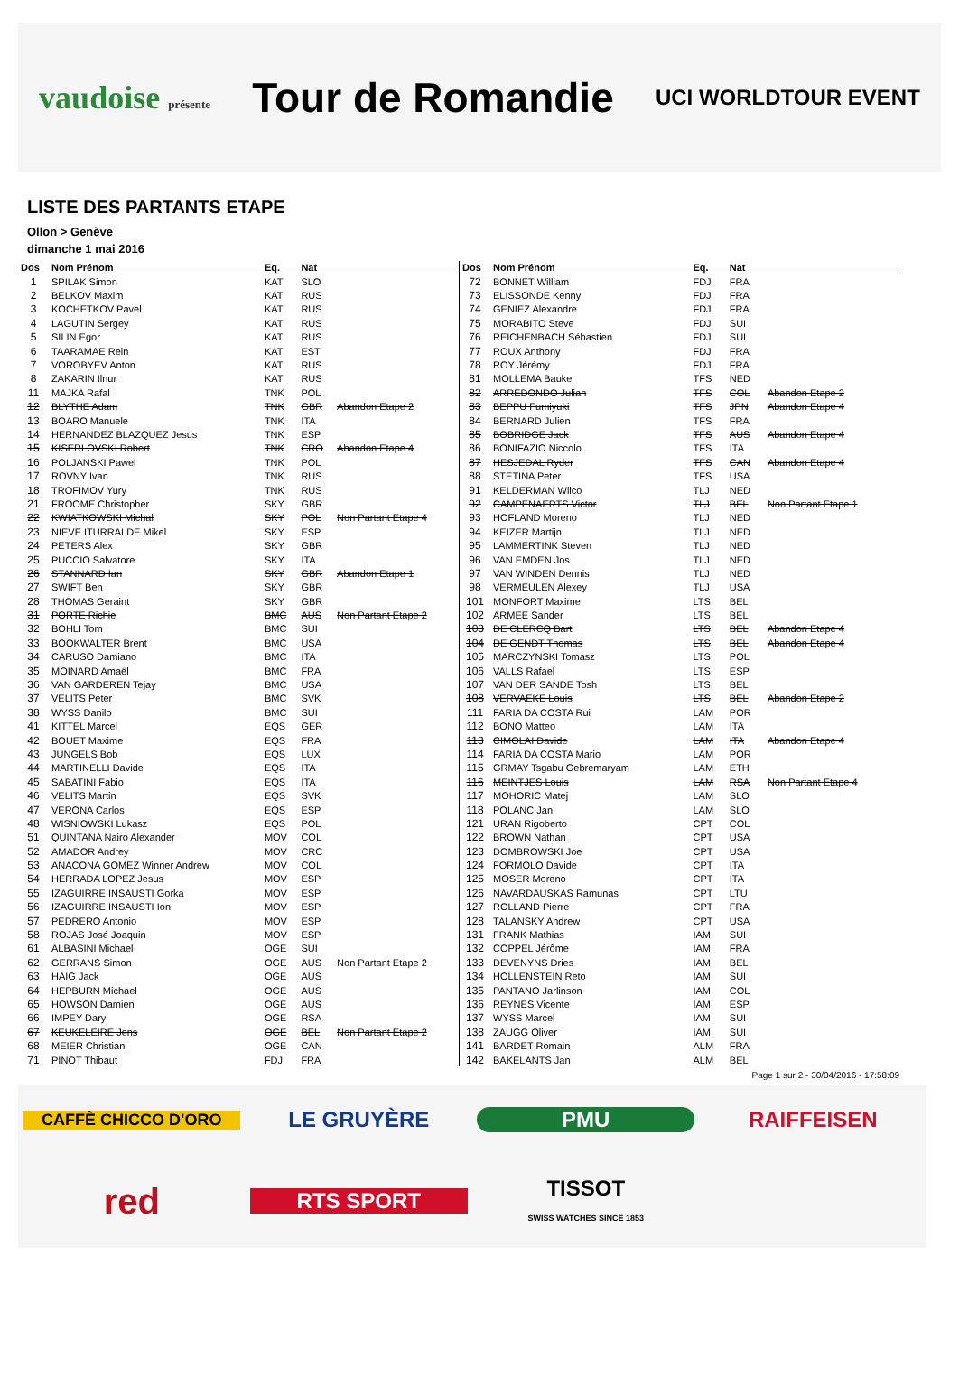vaudoise présente
Tour de Romandie
UCI WORLDTOUR EVENT
LISTE DES PARTANTS ETAPE
Ollon > Genève
dimanche 1 mai 2016
| Dos | Nom Prénom | Eq. | Nat | |
| --- | --- | --- | --- | --- |
| 1 | SPILAK Simon | KAT | SLO | |
| 2 | BELKOV Maxim | KAT | RUS | |
| 3 | KOCHETKOV Pavel | KAT | RUS | |
| 4 | LAGUTIN Sergey | KAT | RUS | |
| 5 | SILIN Egor | KAT | RUS | |
| 6 | TAARAMAE Rein | KAT | EST | |
| 7 | VOROBYEV Anton | KAT | RUS | |
| 8 | ZAKARIN Ilnur | KAT | RUS | |
| 11 | MAJKA Rafal | TNK | POL | |
| 12 | BLYTHE Adam | TNK | GBR | Abandon Etape 2 |
| 13 | BOARO Manuele | TNK | ITA | |
| 14 | HERNANDEZ BLAZQUEZ Jesus | TNK | ESP | |
| 15 | KISERLOVSKI Robert | TNK | CRO | Abandon Etape 4 |
| 16 | POLJANSKI Pawel | TNK | POL | |
| 17 | ROVNY Ivan | TNK | RUS | |
| 18 | TROFIMOV Yury | TNK | RUS | |
| 21 | FROOME Christopher | SKY | GBR | |
| 22 | KWIATKOWSKI Michal | SKY | POL | Non Partant Etape 4 |
| 23 | NIEVE ITURRALDE Mikel | SKY | ESP | |
| 24 | PETERS Alex | SKY | GBR | |
| 25 | PUCCIO Salvatore | SKY | ITA | |
| 26 | STANNARD Ian | SKY | GBR | Abandon Etape 1 |
| 27 | SWIFT Ben | SKY | GBR | |
| 28 | THOMAS Geraint | SKY | GBR | |
| 31 | PORTE Richie | BMC | AUS | Non Partant Etape 2 |
| 32 | BOHLI Tom | BMC | SUI | |
| 33 | BOOKWALTER Brent | BMC | USA | |
| 34 | CARUSO Damiano | BMC | ITA | |
| 35 | MOINARD Amaël | BMC | FRA | |
| 36 | VAN GARDEREN Tejay | BMC | USA | |
| 37 | VELITS Peter | BMC | SVK | |
| 38 | WYSS Danilo | BMC | SUI | |
| 41 | KITTEL Marcel | EQS | GER | |
| 42 | BOUET Maxime | EQS | FRA | |
| 43 | JUNGELS Bob | EQS | LUX | |
| 44 | MARTINELLI Davide | EQS | ITA | |
| 45 | SABATINI Fabio | EQS | ITA | |
| 46 | VELITS Martin | EQS | SVK | |
| 47 | VERONA Carlos | EQS | ESP | |
| 48 | WISNIOWSKI Lukasz | EQS | POL | |
| 51 | QUINTANA Nairo Alexander | MOV | COL | |
| 52 | AMADOR Andrey | MOV | CRC | |
| 53 | ANACONA GOMEZ Winner Andrew | MOV | COL | |
| 54 | HERRADA LOPEZ Jesus | MOV | ESP | |
| 55 | IZAGUIRRE INSAUSTI Gorka | MOV | ESP | |
| 56 | IZAGUIRRE INSAUSTI Ion | MOV | ESP | |
| 57 | PEDRERO Antonio | MOV | ESP | |
| 58 | ROJAS José Joaquin | MOV | ESP | |
| 61 | ALBASINI Michael | OGE | SUI | |
| 62 | GERRANS Simon | OGE | AUS | Non Partant Etape 2 |
| 63 | HAIG Jack | OGE | AUS | |
| 64 | HEPBURN Michael | OGE | AUS | |
| 65 | HOWSON Damien | OGE | AUS | |
| 66 | IMPEY Daryl | OGE | RSA | |
| 67 | KEUKELEIRE Jens | OGE | BEL | Non Partant Etape 2 |
| 68 | MEIER Christian | OGE | CAN | |
| 71 | PINOT Thibaut | FDJ | FRA | |
| Dos | Nom Prénom | Eq. | Nat | |
| --- | --- | --- | --- | --- |
| 72 | BONNET William | FDJ | FRA | |
| 73 | ELISSONDE Kenny | FDJ | FRA | |
| 74 | GENIEZ Alexandre | FDJ | FRA | |
| 75 | MORABITO Steve | FDJ | SUI | |
| 76 | REICHENBACH Sébastien | FDJ | SUI | |
| 77 | ROUX Anthony | FDJ | FRA | |
| 78 | ROY Jérémy | FDJ | FRA | |
| 81 | MOLLEMA Bauke | TFS | NED | |
| 82 | ARREDONDO Julian | TFS | COL | Abandon Etape 2 |
| 83 | BEPPU Fumiyuki | TFS | JPN | Abandon Etape 4 |
| 84 | BERNARD Julien | TFS | FRA | |
| 85 | BOBRIDGE Jack | TFS | AUS | Abandon Etape 4 |
| 86 | BONIFAZIO Niccolo | TFS | ITA | |
| 87 | HESJEDAL Ryder | TFS | CAN | Abandon Etape 4 |
| 88 | STETINA Peter | TFS | USA | |
| 91 | KELDERMAN Wilco | TLJ | NED | |
| 92 | CAMPENAERTS Victor | TLJ | BEL | Non Partant Etape 1 |
| 93 | HOFLAND Moreno | TLJ | NED | |
| 94 | KEIZER Martijn | TLJ | NED | |
| 95 | LAMMERTINK Steven | TLJ | NED | |
| 96 | VAN EMDEN Jos | TLJ | NED | |
| 97 | VAN WINDEN Dennis | TLJ | NED | |
| 98 | VERMEULEN Alexey | TLJ | USA | |
| 101 | MONFORT Maxime | LTS | BEL | |
| 102 | ARMEE Sander | LTS | BEL | |
| 103 | DE CLERCQ Bart | LTS | BEL | Abandon Etape 4 |
| 104 | DE GENDT Thomas | LTS | BEL | Abandon Etape 4 |
| 105 | MARCZYNSKI Tomasz | LTS | POL | |
| 106 | VALLS Rafael | LTS | ESP | |
| 107 | VAN DER SANDE Tosh | LTS | BEL | |
| 108 | VERVAEKE Louis | LTS | BEL | Abandon Etape 2 |
| 111 | FARIA DA COSTA Rui | LAM | POR | |
| 112 | BONO Matteo | LAM | ITA | |
| 113 | CIMOLAI Davide | LAM | ITA | Abandon Etape 4 |
| 114 | FARIA DA COSTA Mario | LAM | POR | |
| 115 | GRMAY Tsgabu Gebremaryam | LAM | ETH | |
| 116 | MEINTJES Louis | LAM | RSA | Non Partant Etape 4 |
| 117 | MOHORIC Matej | LAM | SLO | |
| 118 | POLANC Jan | LAM | SLO | |
| 121 | URAN Rigoberto | CPT | COL | |
| 122 | BROWN Nathan | CPT | USA | |
| 123 | DOMBROWSKI Joe | CPT | USA | |
| 124 | FORMOLO Davide | CPT | ITA | |
| 125 | MOSER Moreno | CPT | ITA | |
| 126 | NAVARDAUSKAS Ramunas | CPT | LTU | |
| 127 | ROLLAND Pierre | CPT | FRA | |
| 128 | TALANSKY Andrew | CPT | USA | |
| 131 | FRANK Mathias | IAM | SUI | |
| 132 | COPPEL Jérôme | IAM | FRA | |
| 133 | DEVENYNS Dries | IAM | BEL | |
| 134 | HOLLENSTEIN Reto | IAM | SUI | |
| 135 | PANTANO Jarlinson | IAM | COL | |
| 136 | REYNES Vicente | IAM | ESP | |
| 137 | WYSS Marcel | IAM | SUI | |
| 138 | ZAUGG Oliver | IAM | SUI | |
| 141 | BARDET Romain | ALM | FRA | |
| 142 | BAKELANTS Jan | ALM | BEL | |
Page 1 sur 2 - 30/04/2016 - 17:58:09
CAFFÈ CHICCO D'ORO
LE GRUYÈRE
PMU
RAIFFEISEN
red
RTS SPORT
TISSOT
SWISS WATCHES SINCE 1853